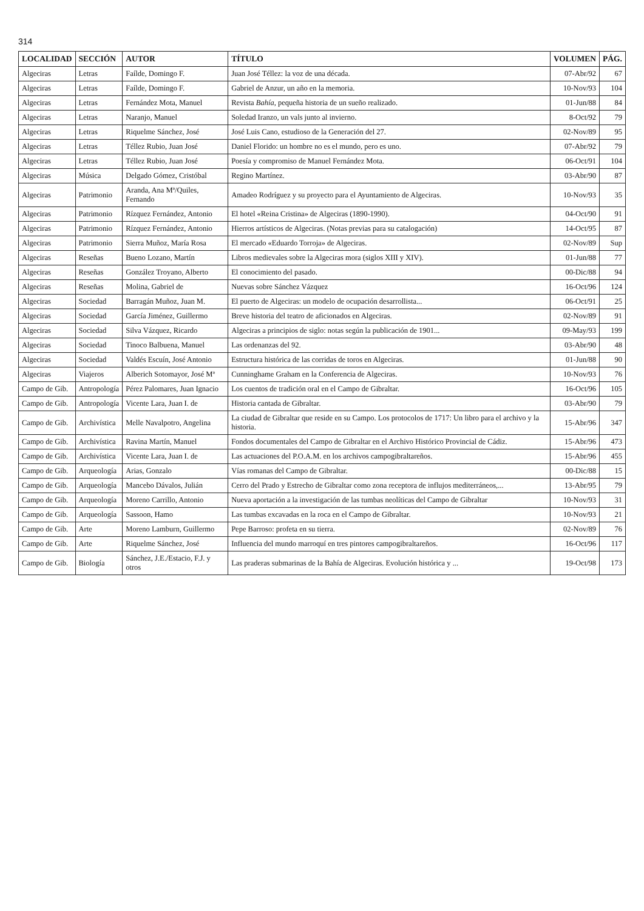314
| LOCALIDAD | SECCIÓN | AUTOR | TÍTULO | VOLUMEN | PÁG. |
| --- | --- | --- | --- | --- | --- |
| Algeciras | Letras | Faílde, Domingo F. | Juan José Téllez: la voz de una década. | 07-Abr/92 | 67 |
| Algeciras | Letras | Faílde, Domingo F. | Gabriel de Anzur, un año en la memoria. | 10-Nov/93 | 104 |
| Algeciras | Letras | Fernández Mota, Manuel | Revista Bahía , pequeña historia de un sueño realizado. | 01-Jun/88 | 84 |
| Algeciras | Letras | Naranjo, Manuel | Soledad Iranzo, un vals junto al invierno. | 8-Oct/92 | 79 |
| Algeciras | Letras | Riquelme Sánchez, José | José Luis Cano, estudioso de la Generación del 27. | 02-Nov/89 | 95 |
| Algeciras | Letras | Téllez Rubio, Juan José | Daniel Florido: un hombre no es el mundo, pero es uno. | 07-Abr/92 | 79 |
| Algeciras | Letras | Téllez Rubio, Juan José | Poesía y compromiso de Manuel Fernández Mota. | 06-Oct/91 | 104 |
| Algeciras | Música | Delgado Gómez, Cristóbal | Regino Martínez. | 03-Abr/90 | 87 |
| Algeciras | Patrimonio | Aranda, Ana Mª/Quiles, Fernando | Amadeo Rodríguez y su proyecto para el Ayuntamiento de Algeciras. | 10-Nov/93 | 35 |
| Algeciras | Patrimonio | Rízquez Fernández, Antonio | El hotel «Reina Cristina» de Algeciras (1890-1990). | 04-Oct/90 | 91 |
| Algeciras | Patrimonio | Rízquez Fernández, Antonio | Hierros artísticos de Algeciras. (Notas previas para su catalogación) | 14-Oct/95 | 87 |
| Algeciras | Patrimonio | Sierra Muñoz, María Rosa | El mercado «Eduardo Torroja» de Algeciras. | 02-Nov/89 | Sup |
| Algeciras | Reseñas | Bueno Lozano, Martín | Libros medievales sobre la Algeciras mora (siglos XIII y XIV). | 01-Jun/88 | 77 |
| Algeciras | Reseñas | González Troyano, Alberto | El conocimiento del pasado. | 00-Dic/88 | 94 |
| Algeciras | Reseñas | Molina, Gabriel de | Nuevas sobre Sánchez Vázquez | 16-Oct/96 | 124 |
| Algeciras | Sociedad | Barragán Muñoz, Juan M. | El puerto de Algeciras: un modelo de ocupación desarrollista... | 06-Oct/91 | 25 |
| Algeciras | Sociedad | García Jiménez, Guillermo | Breve historia del teatro de aficionados en Algeciras. | 02-Nov/89 | 91 |
| Algeciras | Sociedad | Silva Vázquez, Ricardo | Algeciras a principios de siglo: notas según la publicación de 1901... | 09-May/93 | 199 |
| Algeciras | Sociedad | Tinoco Balbuena, Manuel | Las ordenanzas del 92. | 03-Abr/90 | 48 |
| Algeciras | Sociedad | Valdés Escuín, José Antonio | Estructura histórica de las corridas de toros en Algeciras. | 01-Jun/88 | 90 |
| Algeciras | Viajeros | Alberich Sotomayor, José Mª | Cunninghame Graham en la Conferencia de Algeciras. | 10-Nov/93 | 76 |
| Campo de Gib. | Antropología | Pérez Palomares, Juan Ignacio | Los cuentos de tradición oral en el Campo de Gibraltar. | 16-Oct/96 | 105 |
| Campo de Gib. | Antropología | Vicente Lara, Juan I. de | Historia cantada de Gibraltar. | 03-Abr/90 | 79 |
| Campo de Gib. | Archivística | Melle Navalpotro, Angelina | La ciudad de Gibraltar que reside en su Campo. Los protocolos de 1717: Un libro para el archivo y la historia. | 15-Abr/96 | 347 |
| Campo de Gib. | Archivística | Ravina Martín, Manuel | Fondos documentales del Campo de Gibraltar en el Archivo Histórico Provincial de Cádiz. | 15-Abr/96 | 473 |
| Campo de Gib. | Archivística | Vicente Lara, Juan I. de | Las actuaciones del P.O.A.M. en los archivos campogibraltareños. | 15-Abr/96 | 455 |
| Campo de Gib. | Arqueología | Arias, Gonzalo | Vías romanas del Campo de Gibraltar. | 00-Dic/88 | 15 |
| Campo de Gib. | Arqueología | Mancebo Dávalos, Julián | Cerro del Prado y Estrecho de Gibraltar como zona receptora de influjos mediterráneos,... | 13-Abr/95 | 79 |
| Campo de Gib. | Arqueología | Moreno Carrillo, Antonio | Nueva aportación a la investigación de las tumbas neolíticas del Campo de Gibraltar | 10-Nov/93 | 31 |
| Campo de Gib. | Arqueología | Sassoon, Hamo | Las tumbas excavadas en la roca en el Campo de Gibraltar. | 10-Nov/93 | 21 |
| Campo de Gib. | Arte | Moreno Lamburn, Guillermo | Pepe Barroso: profeta en su tierra. | 02-Nov/89 | 76 |
| Campo de Gib. | Arte | Riquelme Sánchez, José | Influencia del mundo marroquí en tres pintores campogibraltareños. | 16-Oct/96 | 117 |
| Campo de Gib. | Biología | Sánchez, J.E./Estacio, F.J. y otros | Las praderas submarinas de la Bahía de Algeciras. Evolución histórica y ... | 19-Oct/98 | 173 |